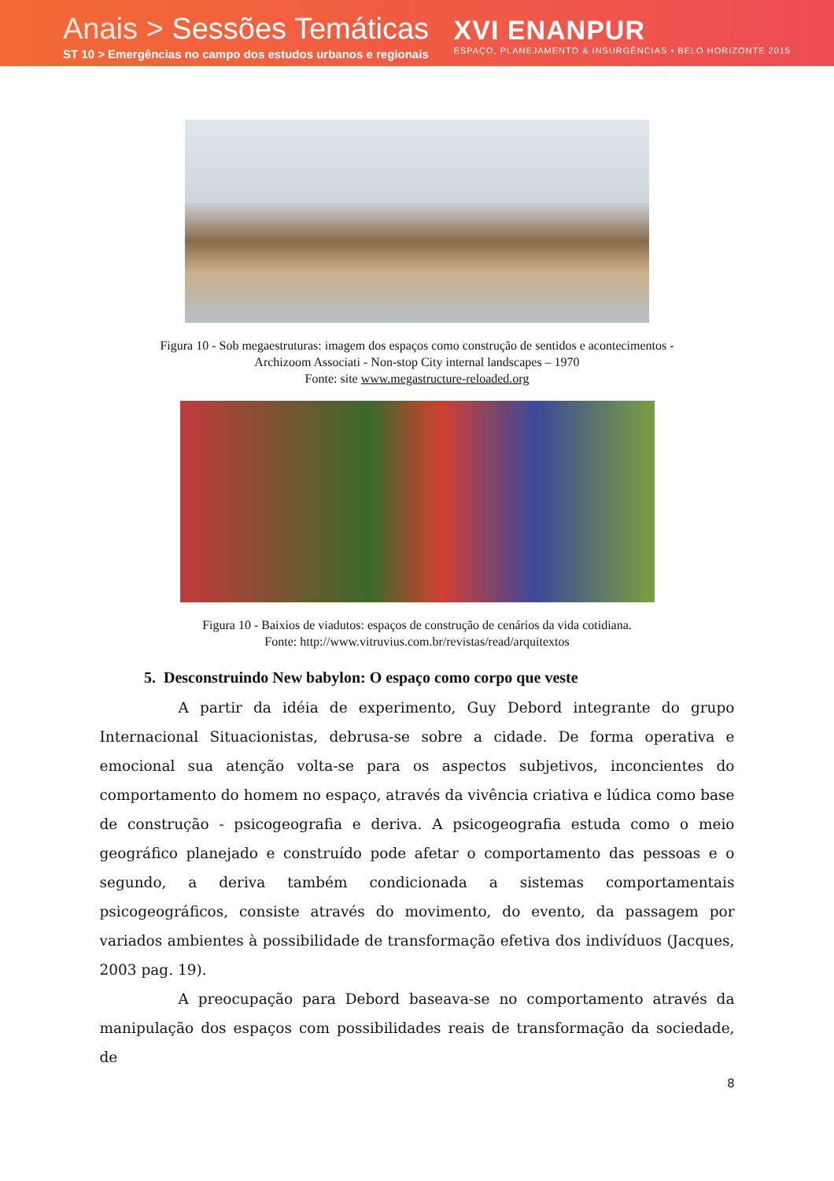Anais > Sessões Temáticas
ST 10 > Emergências no campo dos estudos urbanos e regionais
XVI ENANPUR
ESPAÇO, PLANEJAMENTO & INSURGÊNCIAS • BELO HORIZONTE 2015
Figura 10 - Sob megaestruturas: imagem dos espaços como construção de sentidos e acontecimentos -
Archizoom Associati - Non-stop City internal landscapes – 1970
Fonte: site www.megastructure-reloaded.org
Figura 10 - Baixios de viadutos: espaços de construção de cenários da vida cotidiana.
Fonte: http://www.vitruvius.com.br/revistas/read/arquitextos
5. Desconstruindo New babylon: O espaço como corpo que veste
A partir da idéia de experimento, Guy Debord integrante do grupo Internacional Situacionistas, debrusa-se sobre a cidade. De forma operativa e emocional sua atenção volta-se para os aspectos subjetivos, inconcientes do comportamento do homem no espaço, através da vivência criativa e lúdica como base de construção - psicogeografia e deriva. A psicogeografia estuda como o meio geográfico planejado e construído pode afetar o comportamento das pessoas e o segundo, a deriva também condicionada a sistemas comportamentais psicogeográficos, consiste através do movimento, do evento, da passagem por variados ambientes à possibilidade de transformação efetiva dos indivíduos (Jacques, 2003 pag. 19).
A preocupação para Debord baseava-se no comportamento através da manipulação dos espaços com possibilidades reais de transformação da sociedade, de
8